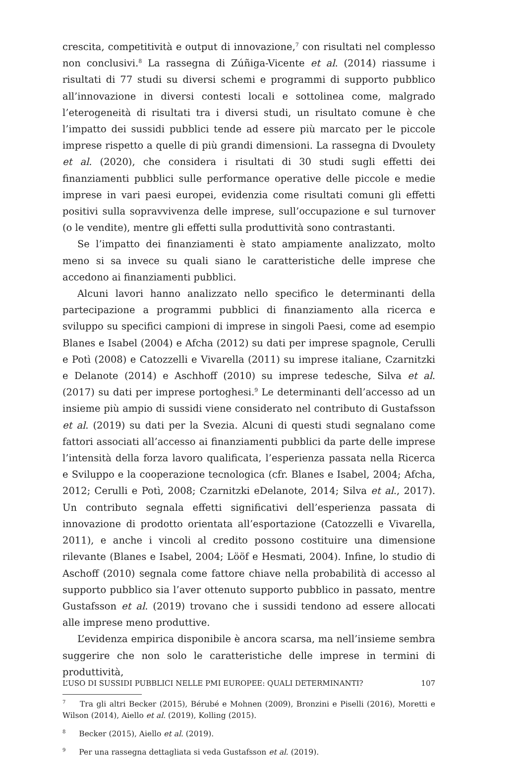crescita, competitività e output di innovazione,<sup>7</sup> con risultati nel complesso non conclusivi.<sup>8</sup> La rassegna di Zúñiga-Vicente et al. (2014) riassume i risultati di 77 studi su diversi schemi e programmi di supporto pubblico all’innovazione in diversi contesti locali e sottolinea come, malgrado l’eterogeneità di risultati tra i diversi studi, un risultato comune è che l’impatto dei sussidi pubblici tende ad essere più marcato per le piccole imprese rispetto a quelle di più grandi dimensioni. La rassegna di Dvoulety et al. (2020), che considera i risultati di 30 studi sugli effetti dei finanziamenti pubblici sulle performance operative delle piccole e medie imprese in vari paesi europei, evidenzia come risultati comuni gli effetti positivi sulla sopravvivenza delle imprese, sull’occupazione e sul turnover (o le vendite), mentre gli effetti sulla produttività sono contrastanti.
Se l’impatto dei finanziamenti è stato ampiamente analizzato, molto meno si sa invece su quali siano le caratteristiche delle imprese che accedono ai finanziamenti pubblici.
Alcuni lavori hanno analizzato nello specifico le determinanti della partecipazione a programmi pubblici di finanziamento alla ricerca e sviluppo su specifici campioni di imprese in singoli Paesi, come ad esempio Blanes e Isabel (2004) e Afcha (2012) su dati per imprese spagnole, Cerulli e Potì (2008) e Catozzelli e Vivarella (2011) su imprese italiane, Czarnitzki e Delanote (2014) e Aschhoff (2010) su imprese tedesche, Silva et al. (2017) su dati per imprese portoghesi.<sup>9</sup> Le determinanti dell’accesso ad un insieme più ampio di sussidi viene considerato nel contributo di Gustafsson et al. (2019) su dati per la Svezia. Alcuni di questi studi segnalano come fattori associati all’accesso ai finanziamenti pubblici da parte delle imprese l’intensità della forza lavoro qualificata, l’esperienza passata nella Ricerca e Sviluppo e la cooperazione tecnologica (cfr. Blanes e Isabel, 2004; Afcha, 2012; Cerulli e Potì, 2008; Czarnitzki eDelanote, 2014; Silva et al., 2017). Un contributo segnala effetti significativi dell’esperienza passata di innovazione di prodotto orientata all’esportazione (Catozzelli e Vivarella, 2011), e anche i vincoli al credito possono costituire una dimensione rilevante (Blanes e Isabel, 2004; Lööf e Hesmati, 2004). Infine, lo studio di Aschoff (2010) segnala come fattore chiave nella probabilità di accesso al supporto pubblico sia l’aver ottenuto supporto pubblico in passato, mentre Gustafsson et al. (2019) trovano che i sussidi tendono ad essere allocati alle imprese meno produttive.
L’evidenza empirica disponibile è ancora scarsa, ma nell’insieme sembra suggerire che non solo le caratteristiche delle imprese in termini di produttività,
<sup>7</sup> Tra gli altri Becker (2015), Bérubé e Mohnen (2009), Bronzini e Piselli (2016), Moretti e Wilson (2014), Aiello et al. (2019), Kolling (2015).
<sup>8</sup> Becker (2015), Aiello et al. (2019).
<sup>9</sup> Per una rassegna dettagliata si veda Gustafsson et al. (2019).
L’USO DI SUSSIDI PUBBLICI NELLE PMI EUROPEE: QUALI DETERMINANTI? 107